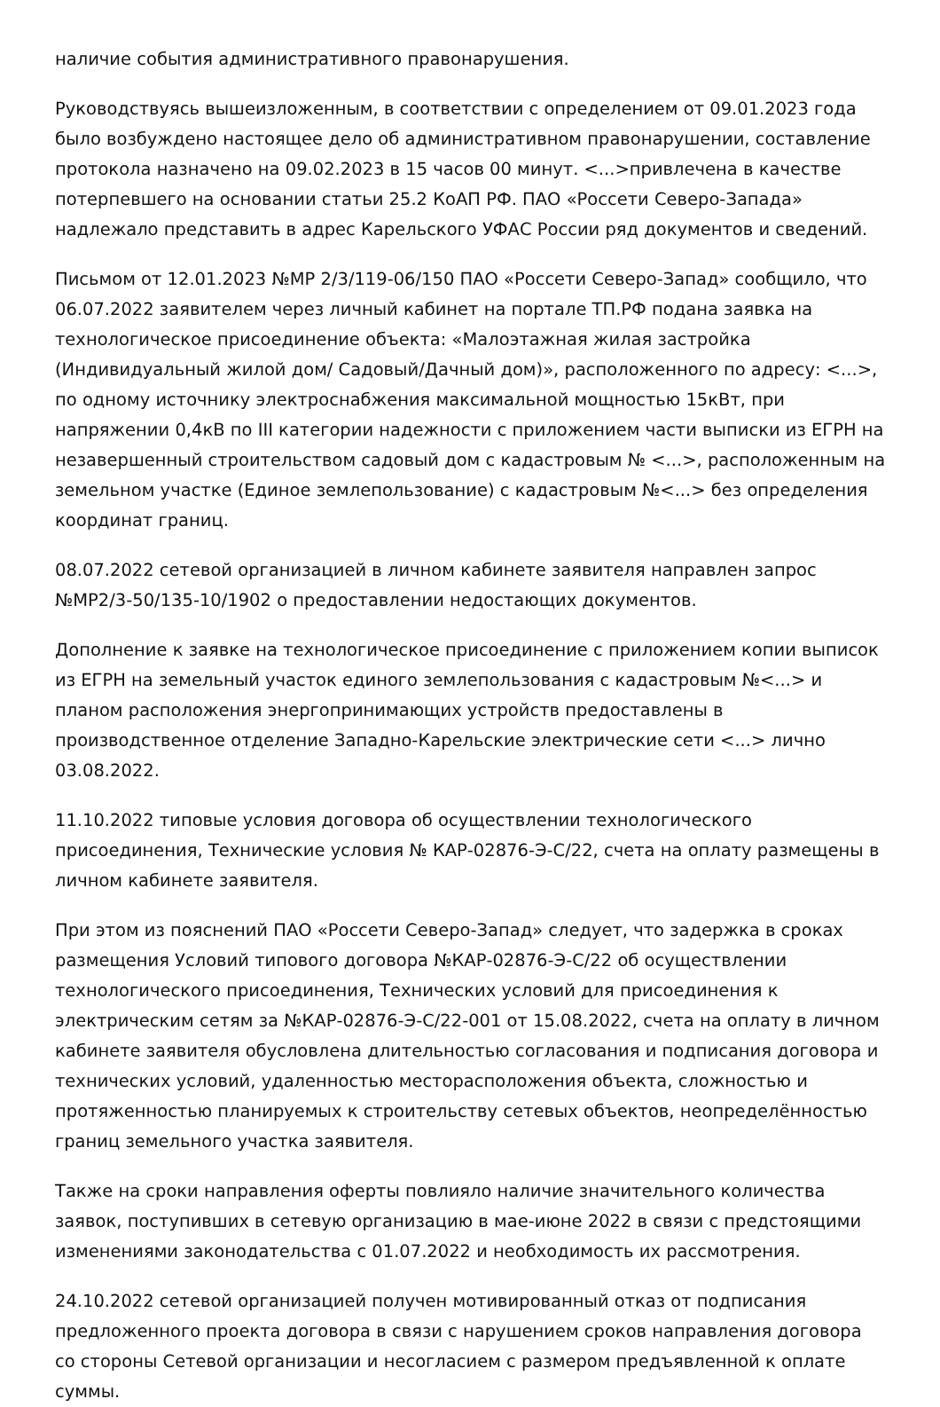наличие события административного правонарушения.
Руководствуясь вышеизложенным, в соответствии с определением от 09.01.2023 года было возбуждено настоящее дело об административном правонарушении, составление протокола назначено на 09.02.2023 в 15 часов 00 минут. <...>привлечена в качестве потерпевшего на основании статьи 25.2 КоАП РФ. ПАО «Россети Северо-Запада» надлежало представить в адрес Карельского УФАС России ряд документов и сведений.
Письмом от 12.01.2023 №МР 2/3/119-06/150 ПАО «Россети Северо-Запад» сообщило, что 06.07.2022 заявителем через личный кабинет на портале ТП.РФ подана заявка на технологическое присоединение объекта: «Малоэтажная жилая застройка (Индивидуальный жилой дом/ Садовый/Дачный дом)», расположенного по адресу: <...>, по одному источнику электроснабжения максимальной мощностью 15кВт, при напряжении 0,4кВ по III категории надежности с приложением части выписки из ЕГРН на незавершенный строительством садовый дом с кадастровым № <...>, расположенным на земельном участке (Единое землепользование) с кадастровым №<...> без определения координат границ.
08.07.2022 сетевой организацией в личном кабинете заявителя направлен запрос №МР2/3-50/135-10/1902 о предоставлении недостающих документов.
Дополнение к заявке на технологическое присоединение с приложением копии выписок из ЕГРН на земельный участок единого землепользования с кадастровым №<...> и планом расположения энергопринимающих устройств предоставлены в производственное отделение Западно-Карельские электрические сети <...> лично 03.08.2022.
11.10.2022 типовые условия договора об осуществлении технологического присоединения, Технические условия № КАР-02876-Э-С/22, счета на оплату размещены в личном кабинете заявителя.
При этом из пояснений ПАО «Россети Северо-Запад» следует, что задержка в сроках размещения Условий типового договора №КАР-02876-Э-С/22 об осуществлении технологического присоединения, Технических условий для присоединения к электрическим сетям за №КАР-02876-Э-С/22-001 от 15.08.2022, счета на оплату в личном кабинете заявителя обусловлена длительностью согласования и подписания договора и технических условий, удаленностью месторасположения объекта, сложностью и протяженностью планируемых к строительству сетевых объектов, неопределённостью границ земельного участка заявителя.
Также на сроки направления оферты повлияло наличие значительного количества заявок, поступивших в сетевую организацию в мае-июне 2022 в связи с предстоящими изменениями законодательства с 01.07.2022 и необходимость их рассмотрения.
24.10.2022 сетевой организацией получен мотивированный отказ от подписания предложенного проекта договора в связи с нарушением сроков направления договора со стороны Сетевой организации и несогласием с размером предъявленной к оплате суммы.